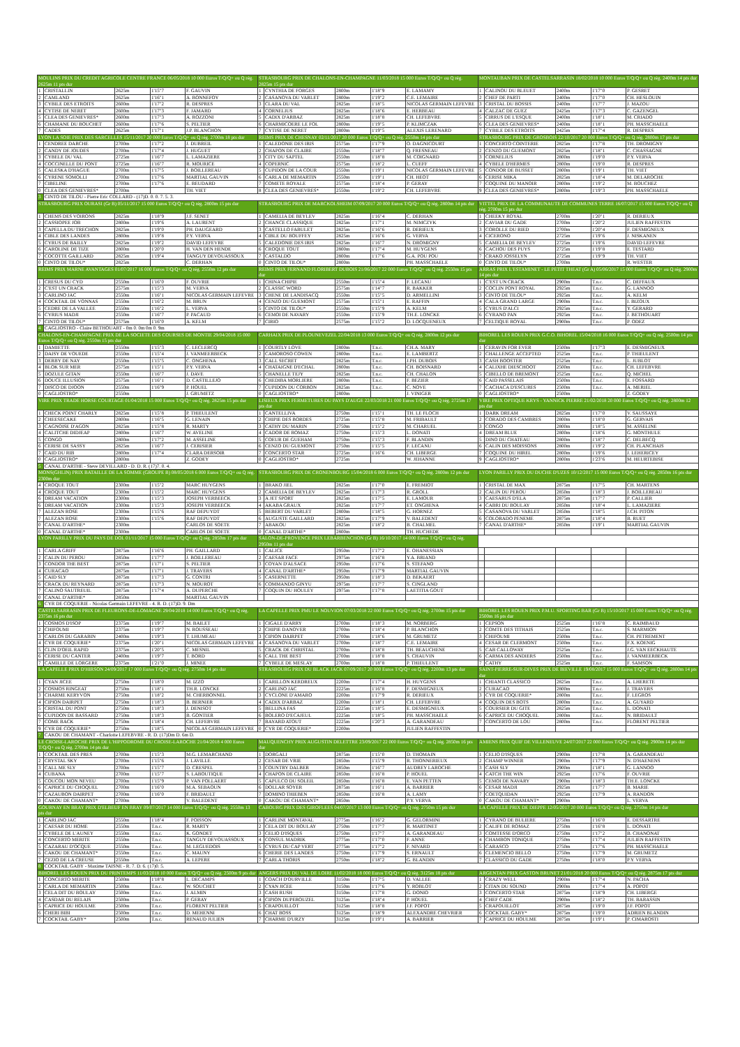| MOULINS PRIX DU CREDIT AGRICOLE CENTRE FRANCE 06/05/2018 10 000 Euros T/Q/Q+ ou Q rég. 2625m 11 pts dur | | | | | STRASBOURG PRIX DE CHALONS-EN-CHAMPAGNE 11/03/2018 15 000 Euros T/Q/Q+ ou Q rég. 2825m 15 pts dur | | | | | MONTAUBAN PRIX DE CASTELSARRASIN 18/02/2018 10 000 Euros T/Q/Q+ ou Q rég. 2400m 14 pts dur | | | | |
| 1 | CRISTALLIN | 2625m | 1'15"7 | F. GAUVIN | 1 | CYNTHIA DE FORGES | 2800m | 1'18"9 | E. LAMAMY | 1 | CALINOU DU BLEUET | 2400m | 1'17"0 | P. GESRET |
| 2 | CAMLAND | 2625m | 1'16"1 | A. BONNEFOY | 2 | CASANOVA DU VARLET | 2800m | 1'19"2 | C.E. LEMAIRE | 2 | CHEF DE PARTI | 2400m | 1'17"0 | CH. HESLOUIN |
| 3 | CYBILE DES ETROITS | 2600m | 1'17"2 | R. DESPRES | 3 | CLARA DU VAL | 2825m | 1'18"5 | NICOLAS GERMAIN LEFEVRE | 3 | CRISTAL DU BOSSIS | 2400m | 1'17"7 | J. MAZOU |
| 4 | CYTISE DE NERET | 2600m | 1'17"3 | F. JAMARD | 4 | CORNELIUS | 2825m | 1'18"6 | E. HERBEAU | 4 | CALZAC DE GUEZ | 2425m | 1'17"3 | C. GAZENGEL |
| 5 | CLEA DES GENIEVRES* | 2600m | 1'17"3 | A. ROZZONI | 5 | CADIX D'ARBAZ | 2825m | 1'18"8 | CH. LEFEBVRE | 5 | CIRRUS DE L'ESQUE | 2400m | 1'18"1 | M. CRIADO |
| 6 | CHAMANE DU BOUCHET | 2600m | 1'17"6 | S. PELTIER | 6 | CHARMICOERE LE FOL | 2800m | 1'19"5 | P. KLIMCZAK | 6 | CLEA DES GENIEVRES* | 2400m | 1'18"1 | PH. MASSCHAELE |
| 7 | CADES | 2625m | 1'17"1 | J.P. BLANCHON | 7 | CYTISE DE NERET | 2800m | 1'19"5 | ALEXIS LERENARD | 7 | CYBILE DES ETROITS | 2425m | 1'17"4 | R. DESPRES |
| LYON LA SOIE PRIX DES SARCELLES 15/11/2017 20 000 Euros T/Q/Q+ ou Q rég. 2700m 18 pts dur | | | | | REIMS PRIX DE CHESNAY 02/11/2017 20 000 Euros T/Q/Q+ ou Q rég. 2550m 14 pts dur | | | | | STRASBOURG PRIX DE GROSBOIS 22/10/2017 20 000 Euros T/Q/Q+ ou Q rég. 2800m 17 pts dur | | | | |
| 1 | CENDREE DARCHE | 2700m | 1'17"2 | J. DUBREIL | 1 | CALEDONIE DES IRIS | 2575m | 1'17"9 | O. DAGNICOURT | 1 | CONCERTO COINTERIE | 2825m | 1'17"8 | TH. DROMIGNY |
| 2 | CANDY DE JOUDES | 2700m | 1'17"4 | J. HUGUET | 2 | CHAPON DE CLAIRE | 2550m | 1'18"7 | Q. FRESNEAU | 2 | CENZO DU GUEMONT | 2825m | 1'18"1 | C. CHASSAGNE |
| 3 | CYBELE DU VAL | 2725m | 1'16"7 | L. LAMAZIERE | 3 | CITY DU SAPTEL | 2550m | 1'18"8 | M. COIGNARD | 3 | CORNELIUS | 2800m | 1'19"0 | P.Y. VERVA |
| 4 | COCCINELLE DU PONT | 2725m | 1'16"7 | R. MOURICE | 4 | COPERNIC | 2575m | 1'18"2 | L. CUEFF | 4 | CYBELE D'HERMES | 2800m | 1'19"0 | R. DESPRES |
| 5 | CALESKA D'HAGUE | 2700m | 1'17"5 | J. BOILLEREAU | 5 | CUPIDON DE LA COUR | 2550m | 1'19"1 | NICOLAS GERMAIN LEFEVRE | 5 | CONDOR DE BUSSET | 2800m | 1'19"1 | TH. VIET |
| 6 | CYRENE SOMOLLI | 2700m | 1'17"6 | MARTIAL GAUVIN | 6 | CARLA DE MEMARTIN | 2550m | 1'19"1 | CH. HEOT | 6 | CERISE MIKA | 2825m | 1'18"4 | M. DELAROCHE |
| 7 | CIBELINE | 2700m | 1'17"6 | E. BEUDARD | 7 | COMETE ROYALE | 2575m | 1'18"4 | P. GERAY | 7 | COQUINE DU MANOIR | 2800m | 1'19"2 | M. BOUCHEZ |
| 0 | CLEA DES GENIEVRES* | 2700m | | TH. VIET | 8 | CLEA DES GENIEVRES* | 2550m | 1'19"2 | CH. LEFEBVRE | 9 | CLEA DES GENIEVRES* | 2800m | 1'19"3 | PH. MASSCHAELE |
| 3 | CINTO DE TILOU - Pierre Eric COLLARD - (17)D. 0. 0. 7. 5. 3. | | | | | | | | | | | | | |
| STRASBOURG PRIX OURASI (Gr B) 05/11/2017 15 000 Euros T/Q/Q+ ou Q rég. 2800m 15 pts dur | | | | | STRASBOURG PRIX DE MARCKOLSHEIM 07/09/2017 20 000 Euros T/Q/Q+ ou Q rég. 2800m 14 pts dur | | | | | VITTEL PRIX DE LA COMMUNAUTE DE COMMUNES TERRE 16/07/2017 15 000 Euros T/Q/Q+ ou Q rég. 2700m 15 pts dur | | | | |
| 1 | CHEMS DES VOIRONS | 2825m | 1'18"9 | J.F. SENET | 1 | CAMELIA DE BEYLEV | 2825m | 1'16"4 | C. DERHAN | 1 | CHEEKY ROYAL | 2700m | 1'20"1 | R. DERIEUX |
| 2 | CASSIOPEE JOB | 2800m | 1'19"6 | A. LAURENT | 2 | CHANCE CLASSIQUE | 2825m | 1'17"1 | M. NIMCZYK | 2 | CAVIAR DU GADE | 2700m | 1'20"2 | JULIEN RAFFESTIN |
| 3 | CAPELLA DU TRECHON | 2825m | 1'19"0 | PH. DAUGEARD | 3 | CASTELLO FABULET | 2825m | 1'16"6 | R. DERIEUX | 3 | COROLLE DU RIED | 2700m | 1'20"4 | F. DESMIGNEUX |
| 4 | CIBLE DES LANDES | 2800m | 1'19"8 | P.Y. VERVA | 4 | CIBLE DU BOUFFEY | 2825m | 1'16"6 | G. VERVA | 4 | CICERONO | 2725m | 1'19"6 | J. NISKANEN |
| 5 | CYRUS DE BAILLY | 2825m | 1'19"2 | DAVID LEFEVRE | 5 | CALEDONIE DES IRIS | 2825m | 1'16"7 | N. DROMIGNY | 5 | CAMELIA DE BEYLEV | 2725m | 1'19"6 | DAVID LEFEVRE |
| 6 | CAROLINE DE TIZE | 2800m | 1'20"0 | H. VAN DEN HENDE | 6 | CROQUE TOUT | 2800m | 1'17"4 | M. HUYGENS | 6 | CACHOU DES PUYS | 2725m | 1'19"8 | E. TESTARD |
| 7 | COCOTTE GAILLARD | 2825m | 1'19"4 | TANGUY DEVOUASSOUX | 7 | CASTALDO | 2800m | 1'17"6 | G.A. POU POU | 7 | CRAKO JOSSELYN | 2725m | 1'19"9 | TH. VIET |
| 0 | CINTO DE TILOU* | 2825m | | C. DERHAN | 0 | CINTO DE TILOU* | 2800m | | PH. MASSCHAELE | 0 | CINTO DE TILOU* | 2700m | | R. WESTER |
| REIMS PRIX MARNE AVANTAGES 01/07/2017 16 000 Euros T/Q/Q+ ou Q rég. 2550m 12 pts dur | | | | | REIMS PRIX FERNAND FLORIBERT DUBOIS 21/06/2017 22 000 Euros T/Q/Q+ ou Q rég. 2550m 15 pts dur | | | | | ARRAS PRIX L'ESTAMINET - LE PETIT THEAT (Gr A) 05/06/2017 15 000 Euros T/Q/Q+ ou Q rég. 2900m 14 pts dur | | | | |
| 1 | CRESUS DU CYD | 2550m | 1'16"0 | F. OUVRIE | 1 | CHINA CHIPIE | 2550m | 1'15"4 | F. LECANU | 1 | C'EST UN CRACK | 2900m | T.n.c. | C. DEFFAUX |
| 2 | C'EST UN CRACK | 2575m | 1'15"3 | M. VERVA | 2 | CLASSIC WORD | 2575m | 1'14"7 | R. BAKKER | 2 | COCLIN PONT ROYAL | 2925m | T.n.c. | G. LANNOO |
| 3 | CARLINO JAC | 2550m | 1'16"1 | NICOLAS GERMAIN LEFEVRE | 3 | CHENE DE LANDISACQ | 2550m | 1'15"5 | D. ARMELLINI | 3 | CINTO DE TILOU* | 2925m | T.n.c. | A. KELM |
| 4 | COCKTAIL DE VONNAS | 2550m | 1'16"2 | M. BRUN | 4 | CENZO DU GUEMONT | 2575m | 1'15"1 | E. RAFFIN | 4 | CALA GRAND LARGE | 2900m | T.n.c. | I. BIZOUX |
| 5 | CEDRE DE LA VALLEE | 2550m | 1'16"2 | L. VERVA | 5 | CINTO DE TILOU* | 2550m | 1'15"9 | A. KELM | 5 | CYRUS D'ALCI | 2925m | T.n.c. | Y. GERARD |
| 6 | CYRIUS MADJI | 2550m | 1'16"7 | P. PACAUD | 6 | CEMOI DE NAVARY | 2550m | 1'15"9 | TH.E. LONCKE | 6 | CYRANO PAN | 2925m | T.n.c. | J. BETHOUART |
| 7 | CINTO DE TILOU* | 2575m | 1'16"0 | A. KELM | 7 | CIRIO | 2575m | 1'15"2 | D. LOCQUENEUX | 7 | CELTIQUE ROYAL | 2900m | T.n.c. | P. ODEZ |
| 4 | CAGLIOSTRO - Claire BETHOUART - 0m 0. 0m 0m 0. 9m | | | | | | | | | | | | | |
| CHALONS-EN-CHAMPAGNE PRIX DE LA SOCIETE DES COURSES DE MONTIE 29/04/2018 15 000 Euros T/Q/Q+ ou Q rég. 2550m 15 pts dur | | | | | CARHAIX PRIX DE PLOUNEVEZEL 22/04/2018 13 000 Euros T/Q/Q+ ou Q rég. 2800m 12 pts dur | | | | | BIHOREL LES ROUEN PRIX G.C.O. BIHOREL 15/04/2018 16 000 Euros T/Q/Q+ ou Q rég. 2500m 14 pts dur | | | | |
| 1 | DAMIETTE | 2550m | 1'15"3 | C. LECLERCQ | 1 | COURTLY LOVE | 2800m | T.n.c. | CH.A. MARY | 1 | CERAVIN FOR EVER | 2500m | 1'17"3 | E. DESMIGNEUX |
| 2 | DAISY DE VOUEDE | 2550m | 1'15"4 | J. VANMEERBECK | 2 | CAMOROSO COWEN | 2800m | T.n.c. | E. LAMBERTZ | 2 | CHALLENGE ACCEPTED | 2525m | T.n.c. | P. THIEULENT |
| 3 | DERBY DE NAY | 2550m | 1'15"5 | C. ONGHENA | 3 | CALL SECRET | 2825m | T.n.c. | J.PH. DUBOIS | 3 | CASH BOOSTER | 2525m | T.n.c. | L. JUBLOT |
| 4 | BLOK SUR MER | 2575m | 1'15"1 | P.Y. VERVA | 4 | CHATAIGNE D'ECHAL | 2800m | T.n.c. | CH. BOISNARD | 4 | CALIXHE DIESCHOOT | 2500m | T.n.c. | CH. LEFEBVRE |
| 5 | DOZULE GITAN | 2550m | 1'16"7 | J. DAVE | 5 | CHANELLE TEJY | 2825m | T.n.c. | CH. CHALON | 5 | CIBELLO DE BREMONT | 2525m | T.n.c. | Q. MICHEL |
| 6 | DOUCE ILLUSION | 2575m | 1'16"1 | D. CASTILLEJO | 6 | CHEDIBA MORLIERE | 2800m | T.n.c. | F. BEZIER | 6 | CAID PASSELAIS | 2500m | T.n.c. | E. FOSSARD |
| 7 | DISCO DE DJOON | 2550m | 1'16"9 | P. HOUEL | 7 | CUPIDON DU CORBON | 2825m | T.n.c. | C. NOVE | 7 | CACHACA D'ESCURES | 2500m | T.n.c. | A. MERIEL |
| 0 | CAGLIOSTRO* | 2550m | | J. GRUMETZ | 0 | CAGLIOSTRO* | 2800m | | J. VINIGER | 0 | CAGLIOSTRO* | 2500m | | Z. GODEY |
| VIRE PRIX TRADE HORSE COURTAGE 01/04/2018 15 000 Euros T/Q/Q+ ou Q rég. 2825m 15 pts dur | | | | | LISIEUX PRIX FERMETURES DU PAYS D'AUGE 22/03/2018 21 000 Euros T/Q/Q+ ou Q rég. 2725m 17 pts dur | | | | | VIRE PRIX OPTIQUE KRYS - YANNICK PIERRE 21/02/2018 20 000 Euros T/Q/Q+ ou Q rég. 2800m 12 pts dur | | | | |
| 1 | CHECK POINT CHARLY | 2825m | 1'15"8 | P. THIEULENT | 1 | CANTELLIVA | 2750m | 1'15"1 | TH. LE FLOCH | 1 | DARK DREAM | 2825m | 1'17"0 | V. SAUSSAYE |
| 2 | CHEESECAKE | 2800m | 1'16"5 | G. LENAIN | 2 | CHIPIE DES BORDES | 2725m | 1'15"8 | M. FRIBAULT | 2 | CORADO DES CAMBRES | 2800m | 1'18"0 | G. GERVAIS |
| 3 | CAGNOISE D'AGON | 2825m | 1'15"8 | R. MARTY | 3 | CATHY DU MARIN | 2750m | 1'15"2 | M. CHARUEL | 3 | CONGO | 2800m | 1'18"5 | M. ASSELINE |
| 4 | CALITCHE DIDJEAP | 2800m | 1'16"7 | W. AVELINE | 4 | CADOR DE ROMAZ | 2750m | 1'15"3 | L. DONATI | 4 | DREAM BLUE | 2800m | 1'18"6 | G. MONTHULE |
| 5 | CONGO | 2800m | 1'17"2 | M. ASSELINE | 5 | COEUR DE GUEHAM | 2750m | 1'15"3 | F. BLANDIN | 5 | DINO DU CHATEAU | 2800m | 1'18"7 | C. DELBECQ |
| 6 | CERISE DE SASSY | 2825m | 1'16"7 | J. CERISIER | 6 | CENZO DU GUEMONT | 2750m | 1'15"5 | F. LECANU | 6 | CALIN DES MOISSONS | 2800m | 1'19"2 | CH. PLANCHAIS |
| 7 | CAID DU RIB | 2800m | 1'17"4 | CLARA DERSOIR | 7 | CONCERTO STAR | 2725m | 1'16"6 | CH. LIBERGE | 7 | COQUINE DU HIREL | 2800m | 1'19"6 | J. LEHERICEY |
| 0 | CAGLIOSTRO* | 2800m | | Z. GODEY | 0 | CAGLIOSTRO* | 2725m | | W. JEHANNE | 9 | CAGLIOSTRO* | 2800m | 1'23"6 | M. HEURTEBISE |
| 5 | CANAL D'ARTHE - Steve DEVILLARD - D. D. R. (17)7. 0. 4. | | | | | | | | | | | | | |
| MONS(GHLIN) PRIX BATAILLE DE LA SOMME (GROUPE B) 08/05/2018 6 000 Euros T/Q/Q+ ou Q rég. 2300m dur | | | | | STRASBOURG PRIX DE CRONENBOURG 15/04/2018 6 000 Euros T/Q/Q+ ou Q rég. 2800m 12 pts dur | | | | | LYON PARILLY PRIX DU DUCHE D'UZES 10/12/2017 15 000 Euros T/Q/Q+ ou Q rég. 2850m 16 pts dur | | | | |
| 4 | CROQUE TOUT | 2300m | 1'15"2 | MARC HUYGENS | 1 | BRAKO JIEL | 2825m | 1'17"0 | E. FREMIOT | 1 | CRISTAL DE MAX | 2875m | 1'17"5 | CH. MARTENS |
| 4 | CROQUE TOUT | 2300m | 1'15"2 | MARC HUYGENS | 2 | CAMELIA DE BEYLEV | 2825m | 1'17"3 | R. GROLL | 2 | CALIN DU PEROU | 2850m | 1'18"3 | J. BOILLEREAU |
| 6 | DREAM VACATION | 2300m | 1'15"3 | JOSEPH VERBEECK | 3 | A JET SPORT | 2825m | 1'17"5 | E. LAMOUR | 3 | CAESARUS D'ELA | 2875m | 1'17"7 | P. CALLIER |
| 6 | DREAM VACATION | 2300m | 1'15"3 | JOSEPH VERBEECK | 4 | AKABA GRAUX | 2825m | 1'17"7 | ET. ONGHENA | 4 | CABRI DU BOULAY | 2850m | 1'18"4 | L. LAMAZIERE |
| 7 | ALEZAN ROSE | 2300m | 1'15"6 | RAF DEPUYDT | 5 | BEBERT DU VARLET | 2800m | 1'18"5 | G. HORNEZ | 5 | CASANOVA DU VARLET | 2850m | 1'18"5 | J.CH. PITON |
| 7 | ALEZAN ROSE | 2300m | 1'15"6 | RAF DEPUYDT | 6 | AUGUSTE GAILLARD | 2825m | 1'17"9 | V. BALEDENT | 6 | COLORADO PENEME | 2875m | 1'18"4 | B. RUET |
| 0 | CANAL D'ARTHE* | 2300m | | CARLOS DE SOETE | 7 | ABAKOU | 2825m | 1'18"2 | B. CHALMEL | 7 | CANAL D'ARTHE* | 2850m | 1'19"1 | MARTIAL GAUVIN |
| 0 | CANAL D'ARTHE* | 2300m | | CARLOS DE SOETE | 0 | CANAL D'ARTHE* | 2800m | | TH. HUCHEDE | | | | | |
| LYON PARILLY PRIX DU PAYS DE DOL 01/11/2017 15 000 Euros T/Q/Q+ ou Q rég. 2850m 17 pts dur | | | | | SALON-DE-PROVENCE PRIX LEBARBENCHON (Gr B) 16/10/2017 14 000 Euros T/Q/Q+ ou Q rég. 2950m 11 pts dur | | | | | | | | | |
| 1 | CARLA GRIFF | 2875m | 1'16"6 | PH. GAILLARD | 1 | CALICE | 2950m | 1'17"2 | E. OHANESSIAN | | | | | |
| 2 | CALIN DU PEROU | 2850m | 1'17"7 | J. BOILLEREAU | 2 | CAESAR FACE | 2975m | 1'16"8 | Y.A. BRIAND | | | | | |
| 3 | CONDOR THE BEST | 2875m | 1'17"1 | S. PELTIER | 3 | COYAN D'ALSACE | 2950m | 1'17"6 | S. STEFANO | | | | | |
| 4 | CURACAO | 2875m | 1'17"1 | J. TRAVERS | 4 | CANAL D'ARTHE* | 2950m | 1'17"9 | MARTIAL GAUVIN | | | | | |
| 5 | CAID SLY | 2875m | 1'17"3 | G. CONTRI | 5 | CASERNETTE | 2950m | 1'18"3 | D. BEKAERT | | | | | |
| 6 | CRACK DU REYNARD | 2875m | 1'17"3 | N. MOUROT | 6 | COMMANDO GINYU | 2975m | 1'17"7 | S. CINGLAND | | | | | |
| 7 | CALINO SAUTREUIL | 2875m | 1'17"4 | A. DUPERCHE | 7 | COQUIN DU HOULEY | 2975m | 1'17"8 | LAETITIA GOUT | | | | | |
| 0 | CANAL D'ARTHE* | 2850m | | MARTIAL GAUVIN | | | | | | | | | | |
| 6 | CYR DE COQUERIE - Nicolas Germain LEFEVRE - 4. R. D. (17)D. 9. Dm | | | | | | | | | | | | | |
| CASTELSARRASIN PRIX DE FLEURONS-DE-LOMAGNE 29/04/2018 14 000 Euros T/Q/Q+ ou Q rég. 2375m 16 pts dur | | | | | LA CAPELLE PRIX PMU LE NOUVION 07/03/2018 22 000 Euros T/Q/Q+ ou Q rég. 2700m 15 pts dur | | | | | BIHOREL LES ROUEN PRIX P.M.U. SPORTING BAR (Gr B) 15/10/2017 15 000 Euros T/Q/Q+ ou Q rég. 2500m 16 pts dur | | | | |
| 1 | COSMOS D'ISOP | 2375m | 1'19"7 | M. BAILET | 1 | CIGALE D'ARRY | 2700m | 1'18"3 | M. NORBERG | 1 | CEPSON | 2525m | 1'16"8 | C. RAIMBAUD |
| 2 | CHIFOUMI | 2375m | 1'19"7 | N. ROUSSEAU | 2 | CHIPIE DANOVER | 2700m | 1'18"4 | P. BLANCHON | 2 | COMTE DES TITHAIS | 2525m | T.n.c. | S. MARMION |
| 3 | CARLOS DU GARABIN | 2400m | 1'19"3 | T. LHUMEAU | 3 | CIPION DAIRPET | 2700m | 1'18"6 | M. GRUMETZ | 3 | CHIFOUMI | 2500m | T.n.c. | CH. PETREMENT |
| 4 | CYR DE COQUERIE* | 2375m | 1'20"1 | NICOLAS GERMAIN LEFEVRE | 4 | CASANOVA DU VARLET | 2700m | 1'18"7 | C.E. LEMAIRE | 4 | CESAR DE CLERMONT | 2500m | T.n.c. | F.X. KOENIG |
| 5 | CLIN D'OEIL RAPID | 2375m | 1'20"5 | C. MESNIL | 5 | CRACK DE CHRISTAL | 2700m | 1'18"8 | TH. BEAUCHENE | 5 | CAB CALLOWAY | 2525m | T.n.c. | J.G. VAN EECKHAUTE |
| 6 | CERISE DU CANTER | 2400m | 1'19"7 | T. BORD | 6 | CALL THE BEST | 2700m | 1'18"8 | S. CHAUVIN | 6 | CARMA DES ANDIERS | 2500m | T.n.c. | J. VANMEERBECK |
| 7 | CAMILLE DE LORGERE | 2375m | 1'21"0 | J. MINEE | 7 | CYBELE DE MESLAY | 2700m | 1'18"8 | P. THIEULENT | 7 | CATHY | 2525m | T.n.c. | F. SAMSON |
| LA CAPELLE PRIX D'HIRSON 24/09/2017 17 000 Euros T/Q/Q+ ou Q rég. 2750m 14 pts dur | | | | | STRASBOURG PRIX DU BLACK JACK 07/09/2017 20 000 Euros T/Q/Q+ ou Q rég. 2200m 13 pts dur | | | | | SAINT-PIERRE-SUR-DIVES PRIX DE BIEVILLE 19/08/2017 15 000 Euros T/Q/Q+ ou Q rég. 2800m 14 pts dur | | | | |
| 1 | CYAN JICEE | 2750m | 1'18"0 | M. IZZO | 1 | CARILLON KERDREUX | 2200m | 1'17"4 | H. HUYGENS | 1 | CHIANTI CLASSICO | 2825m | T.n.c. | A. LHERETE |
| 2 | COSMOS RINGEAT | 2750m | 1'18"1 | TH.R. LONCKE | 2 | CARLINO JAC | 2225m | 1'16"8 | F. DESMIGNEUX | 2 | CURACAO | 2800m | T.n.c. | J. TRAVERS |
| 3 | CHARME KERYVON | 2750m | 1'18"2 | M. CHERBONNEL | 3 | CYCLONE D'AMARO | 2200m | 1'17"9 | R. DERIEUX | 3 | CYR DE COQUERIE* | 2800m | T.n.c. | F. LEGROS |
| 4 | CIPION DAIRPET | 2750m | 1'18"3 | B. BERNIER | 4 | CADIX D'ARBAZ | 2200m | 1'18"1 | CH. LEFEBVRE | 4 | COQUIN DES BOTS | 2800m | T.n.c. | A. GUYARD |
| 5 | CRISTAL DU PONT | 2750m | 1'18"3 | J. DENISOT | 5 | BELLINA FAS | 2225m | 1'18"5 | E. DESMIGNEUX | 5 | COURSIER DU GITE | 2825m | T.n.c. | L. DONATI |
| 6 | CUPIDON DE BASSARD | 2750m | 1'18"3 | B. GONTIER | 6 | BOLERO D'ECAJEUL | 2225m | 1'18"5 | PH. MASSCHAELE | 6 | CAPRICE DU CHOQUEL | 2800m | T.n.c. | N. BRIDAULT |
| 7 | COME BACK | 2750m | 1'18"4 | CH. LEFEBVRE | 7 | BAYARD ATOUT | 2225m | 1'20"3 | A. GARANDEAU | 7 | CONCERTO DE LOU | 2800m | T.n.c. | FLORENT PELTIER |
| 9 | CYR DE COQUERIE* | 2750m | 1'18"5 | NICOLAS GERMAIN LEFEVRE | 0 | CYR DE COQUERIE* | 2200m | | JULIEN RAFFESTIN | | | | | |
| 7 | CAKOU DE CHAMANT - Charlotte LEFEBVRE - R. D. (17)Dm D. 6m D. | | | | | | | | | | | | | |
| LE CROISE-LAROCHE PRIX DE L'HIPPODROME DU CROISE-LAROCHE 21/04/2018 4 000 Euros T/Q/Q+ ou Q rég. 2700m 14 pts dur | | | | | MAUQUENCHY PRIX AUGUSTIN DELETTRE 23/09/2017 22 000 Euros T/Q/Q+ ou Q rég. 2850m 16 pts dur | | | | | AMIENS PRIX QUIF DE VILLENEUVE 24/07/2017 22 000 Euros T/Q/Q+ ou Q rég. 2900m 14 pts dur | | | | |
| 1 | COCKTAIL DES PRES | 2700m | 1'15"3 | M.G. LEMARCHAND | 1 | DORGALI | 2875m | 1'15"0 | D. THOMAIN | 1 | CELIO D'ISQUES | 2900m | 1'17"8 | A. GARANDEAU |
| 2 | CRYSTAL SKY | 2700m | 1'15"6 | J. LAVILLE | 2 | CESAR DE VRIE | 2850m | 1'15"9 | R. THONNERIEUX | 2 | CHAMP WINNER | 2900m | 1'17"9 | N. D'HAENENS |
| 3 | CALL ME SLY | 2700m | 1'15"7 | D. CRESPEL | 3 | COUNTRY DALBER | 2850m | 1'16"7 | AUDREY LAROCHE | 3 | CASH SLY | 2900m | 1'18"1 | G. LANNOO |
| 4 | CUBANA | 2700m | 1'15"7 | S. LABOUTIQUE | 4 | CHAPON DE CLAIRE | 2850m | 1'16"8 | P. HOUEL | 4 | CATCH THE WIN | 2925m | 1'17"6 | F. OUVRIE |
| 5 | COUCOU MON NEVEU | 2700m | 1'15"9 | P. VAN POLLAERT | 5 | CAPULCO DU SOLEIL | 2850m | 1'16"8 | E. VAN PETTEN | 5 | CEMOI DE NAVARY | 2900m | 1'18"3 | TH.E. LONCKE |
| 6 | CAPRICE DU CHOQUEL | 2700m | 1'16"0 | M.A. SEBAOUN | 6 | DOLLAR SOYER | 2875m | 1'16"1 | A. BARRIER | 6 | CESAR MADJI | 2925m | 1'17"7 | B. MARIE |
| 7 | CAZAUBON DAIRPET | 2700m | 1'16"0 | F. BRIDAULT | 7 | DOMINO THIEBEN | 2850m | 1'16"8 | A. LAMY | 7 | COETQUIDAN | 2925m | 1'17"9 | A. RANDON |
| 0 | CAKOU DE CHAMANT* | 2700m | | V. BALEDENT | 0 | CAKOU DE CHAMANT* | 2850m | | P.Y. VERVA | 0 | CAKOU DE CHAMANT* | 2900m | | L. VERVA |
| GOURNAY EN BRAY PRIX D'ELBEUF EN BRAY 09/07/2017 14 000 Euros T/Q/Q+ ou Q rég. 2550m 13 pts dur | | | | | CABOURG PRIX DES GIROFLEES 04/07/2017 13 000 Euros T/Q/Q+ ou Q rég. 2750m 15 pts dur | | | | | LA CAPELLE PRIX DE DIEPPE 12/05/2017 20 000 Euros T/Q/Q+ ou Q rég. 2750m 14 pts dur | | | | |
| 1 | CARLINO JAC | 2550m | 1'18"4 | F. POISSON | 1 | CARLINE MONTAVAL | 2775m | 1'16"2 | G. GELORMINI | 1 | CYRANO DE BULIERE | 2750m | 1'16"0 | E. DESSARTRE |
| 2 | CAESAR DU HOME | 2550m | T.n.c. | R. MARTY | 2 | CELA DIT DU BOULAY | 2750m | 1'17"7 | R. MARTINET | 2 | CALIFE DE ROMAZ | 2750m | 1'16"8 | L. DONATI |
| 3 | CYBELE DE L'AUNEY | 2550m | T.n.c. | K. GONDET | 3 | CELIO D'ISQUES | 2750m | 1'17"7 | A. GARANDEAU | 3 | COMTESSE D'ORCO | 2750m | 1'17"2 | B. CHANONAT |
| 4 | CONCERTO MERITE | 2550m | T.n.c. | TANGUY DEVOUASSOUX | 4 | CONSUL MADRIK | 2775m | 1'17"0 | F. ANNE | 4 | CHAMBON TONIQUE | 2750m | 1'17"4 | JULIEN RAFFESTIN |
| 5 | CAZARAU D'OCQUE | 2550m | T.n.c. | M. LEGUEDOIS | 5 | CYRUS DU CAP VERT | 2775m | 1'17"2 | F. NIVARD | 5 | CARASCO | 2750m | 1'17"6 | PH. MASSCHAELE |
| 6 | CAKOU DE CHAMANT* | 2550m | T.n.c. | C. MAUNY | 6 | CHERIE DES LANDES | 2750m | 1'17"9 | S. ERNAULT | 6 | CLEMENCIO BELLO | 2750m | 1'17"9 | M. GRUMETZ |
| 7 | CEZIO DE LA CREUSE | 2550m | T.n.c. | A. LEPERE | 7 | CARLA THORIS | 2750m | 1'18"2 | G. BLANDIN | 7 | CLASSICO DU GADE | 2750m | 1'18"0 | P.Y. VERVA |
| 8 | COCKTAIL GABY - Maxime TAISNE - R. 7. D. 6. (17)0. 5. | | | | | | | | | | | | | |
| BIHOREL LES ROUEN PRIX DU PRINTEMPS 11/03/2018 10 000 Euros T/Q/Q+ ou Q rég. 2500m 9 pts dur | | | | | ANGERS PRIX DU VAL DE LOIRE 11/02/2018 18 000 Euros T/Q/Q+ ou Q rég. 3125m 18 pts dur | | | | | ARGENTAN PRIX GASTON BRUNET 21/01/2018 20 000 Euros T/Q/Q+ ou Q rég. 2875m 17 pts dur | | | | |
| 1 | CONCERTO MERITE | 2500m | 1'18"8 | L. DECAMPS | 1 | COACH D'OURVILLE | 3150m | 1'17"5 | D. VALLEE | 1 | CRAZY WELL | 2900m | 1'17"4 | N. PACHA |
| 2 | CARLA DE MEMARTIN | 2500m | T.n.c. | W. SOUCHET | 2 | CYAN JICEE | 3150m | 1'17"6 | Y. ROBLOT | 2 | CITAN DU SOUND | 2900m | 1'17"4 | A. POPOT |
| 3 | CELA DIT DU BOULAY | 2500m | T.n.c. | J. ALMIN | 3 | CASH RUSH | 3150m | 1'17"8 | G. DONIO | 3 | CONCERTO STAR | 2875m | 1'18"9 | CH. LIBERGE |
| 4 | CASDAR DU RELAIS | 2500m | T.n.c. | P. GERAY | 4 | CIPION DUPEROUZEL | 3125m | 1'18"4 | P. HOUEL | 4 | CHEF CADE | 2900m | 1'18"2 | TH. BARASSIN |
| 5 | CAPRICE DU HOULME | 2500m | T.n.c. | FLORENT PELTIER | 5 | CRAPOUILLOT | 3125m | 1'18"8 | J.F. POPOT | 5 | CRAPOUILLOT | 2875m | 1'19"0 | J.F. POPOT |
| 6 | CHERI BIBI | 2500m | T.n.c. | D. MEHENNI | 6 | CHAT BOSS | 3125m | 1'18"9 | ALEXANDRE CHEVRIER | 6 | COCKTAIL GABY* | 2875m | 1'19"0 | ADRIEN BLANDIN |
| 7 | COCKTAIL GABY* | 2500m | T.n.c. | RENAUD JULIEN | 7 | CHARME D'URZY | 3125m | 1'19"1 | A. BARRIER | 7 | CAPRICE DU HOULME | 2875m | 1'19"1 | P. CIMAROSTI |